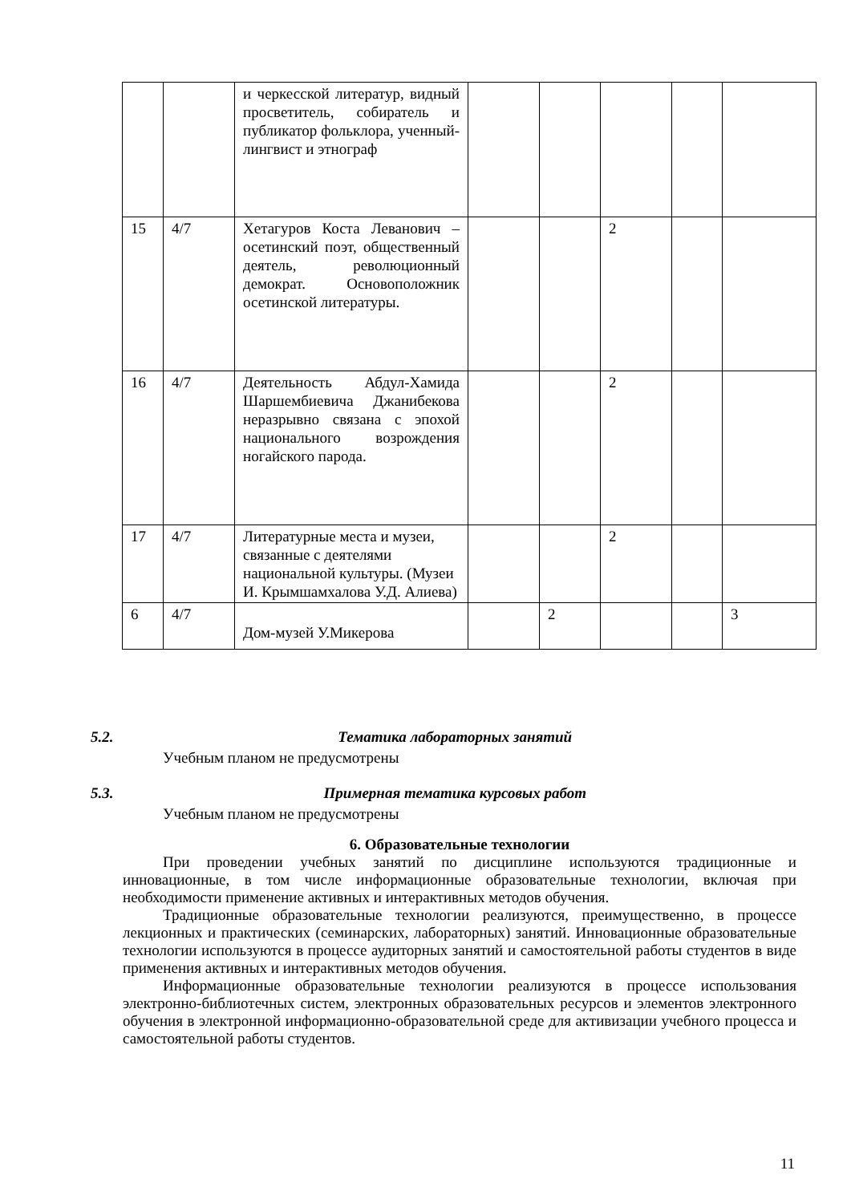| | | и черкесской литератур, видный просветитель, собиратель и публикатор фольклора, ученный-лингвист и этнограф | | | | | |
| 15 | 4/7 | Хетагуров Коста Леванович – осетинский поэт, общественный деятель, революционный демократ. Основоположник осетинской литературы. | | | 2 | | |
| 16 | 4/7 | Деятельность Абдул-Хамида Шаршембиевича Джанибекова неразрывно связана с эпохой национального возрождения ногайского парода. | | | 2 | | |
| 17 | 4/7 | Литературные места и музеи, связанные с деятелями национальной культуры. (Музеи И. Крымшамхалова У.Д. Алиева) | | | 2 | | |
| 6 | 4/7 | Дом-музей У.Микерова | | 2 | | | 3 |
5.2. Тематика лабораторных занятий
Учебным планом не предусмотрены
5.3. Примерная тематика курсовых работ
Учебным планом не предусмотрены
6. Образовательные технологии
При проведении учебных занятий по дисциплине используются традиционные и инновационные, в том числе информационные образовательные технологии, включая при необходимости применение активных и интерактивных методов обучения.
Традиционные образовательные технологии реализуются, преимущественно, в процессе лекционных и практических (семинарских, лабораторных) занятий. Инновационные образовательные технологии используются в процессе аудиторных занятий и самостоятельной работы студентов в виде применения активных и интерактивных методов обучения.
Информационные образовательные технологии реализуются в процессе использования электронно-библиотечных систем, электронных образовательных ресурсов и элементов электронного обучения в электронной информационно-образовательной среде для активизации учебного процесса и самостоятельной работы студентов.
11